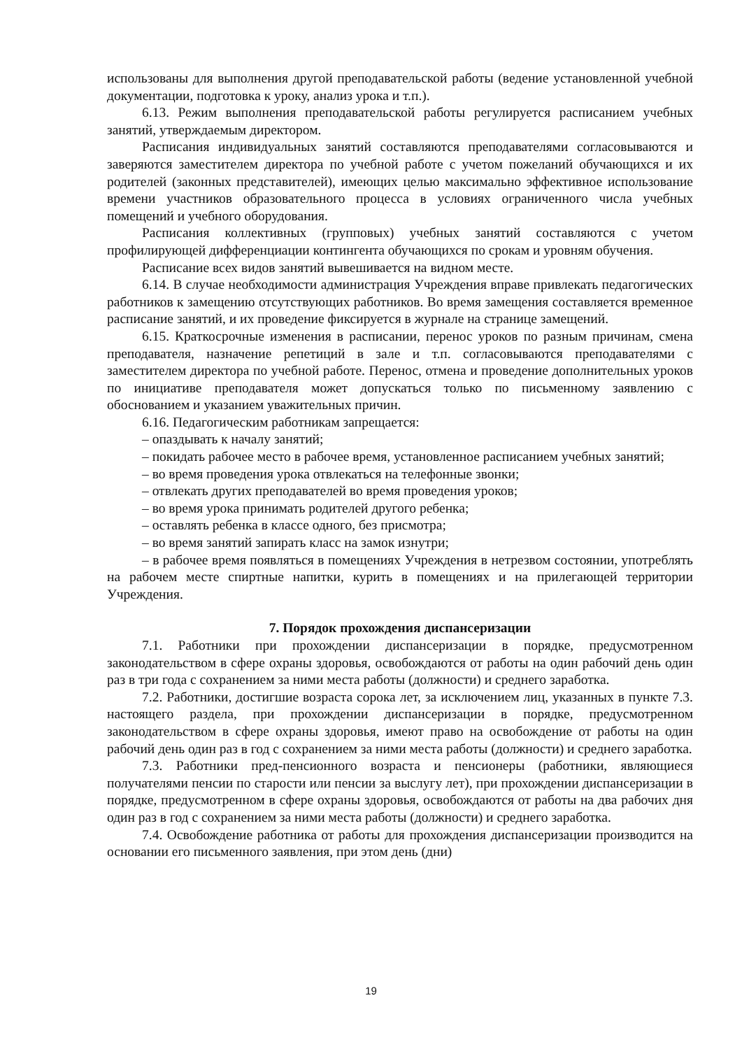использованы для выполнения другой преподавательской работы (ведение установленной учебной документации, подготовка к уроку, анализ урока и т.п.).
6.13. Режим выполнения преподавательской работы регулируется расписанием учебных занятий, утверждаемым директором.
Расписания индивидуальных занятий составляются преподавателями согласовываются и заверяются заместителем директора по учебной работе с учетом пожеланий обучающихся и их родителей (законных представителей), имеющих целью максимально эффективное использование времени участников образовательного процесса в условиях ограниченного числа учебных помещений и учебного оборудования.
Расписания коллективных (групповых) учебных занятий составляются с учетом профилирующей дифференциации контингента обучающихся по срокам и уровням обучения.
Расписание всех видов занятий вывешивается на видном месте.
6.14. В случае необходимости администрация Учреждения вправе привлекать педагогических работников к замещению отсутствующих работников. Во время замещения составляется временное расписание занятий, и их проведение фиксируется в журнале на странице замещений.
6.15. Краткосрочные изменения в расписании, перенос уроков по разным причинам, смена преподавателя, назначение репетиций в зале и т.п. согласовываются преподавателями с заместителем директора по учебной работе. Перенос, отмена и проведение дополнительных уроков по инициативе преподавателя может допускаться только по письменному заявлению с обоснованием и указанием уважительных причин.
6.16. Педагогическим работникам запрещается:
– опаздывать к началу занятий;
– покидать рабочее место в рабочее время, установленное расписанием учебных занятий;
– во время проведения урока отвлекаться на телефонные звонки;
– отвлекать других преподавателей во время проведения уроков;
– во время урока принимать родителей другого ребенка;
– оставлять ребенка в классе одного, без присмотра;
– во время занятий запирать класс на замок изнутри;
– в рабочее время появляться в помещениях Учреждения в нетрезвом состоянии, употреблять на рабочем месте спиртные напитки, курить в помещениях и на прилегающей территории Учреждения.
7. Порядок прохождения диспансеризации
7.1. Работники при прохождении диспансеризации в порядке, предусмотренном законодательством в сфере охраны здоровья, освобождаются от работы на один рабочий день один раз в три года с сохранением за ними места работы (должности) и среднего заработка.
7.2. Работники, достигшие возраста сорока лет, за исключением лиц, указанных в пункте 7.3. настоящего раздела, при прохождении диспансеризации в порядке, предусмотренном законодательством в сфере охраны здоровья, имеют право на освобождение от работы на один рабочий день один раз в год с сохранением за ними места работы (должности) и среднего заработка.
7.3. Работники пред-пенсионного возраста и пенсионеры (работники, являющиеся получателями пенсии по старости или пенсии за выслугу лет), при прохождении диспансеризации в порядке, предусмотренном в сфере охраны здоровья, освобождаются от работы на два рабочих дня один раз в год с сохранением за ними места работы (должности) и среднего заработка.
7.4. Освобождение работника от работы для прохождения диспансеризации производится на основании его письменного заявления, при этом день (дни)
19